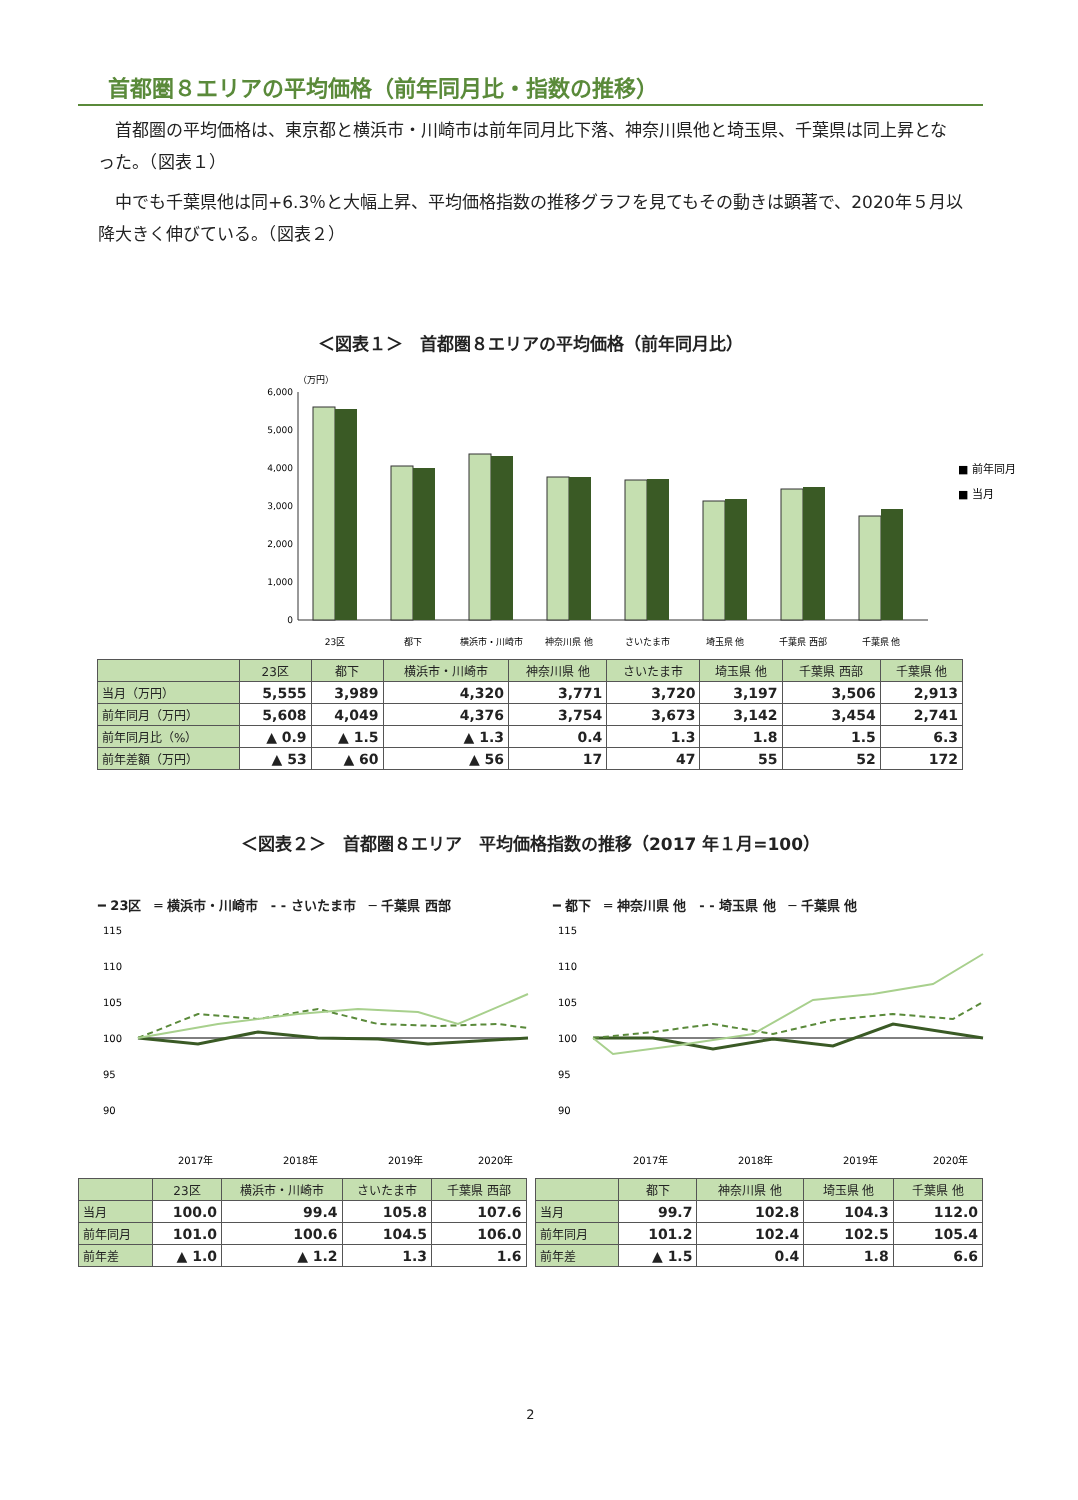首都圏８エリアの平均価格（前年同月比・指数の推移）
首都圏の平均価格は、東京都と横浜市・川崎市は前年同月比下落、神奈川県他と埼玉県、千葉県は同上昇となった。（図表１）
中でも千葉県他は同+6.3％と大幅上昇、平均価格指数の推移グラフを見てもその動きは顕著で、2020年５月以降大きく伸びている。（図表２）
＜図表１＞　首都圏８エリアの平均価格（前年同月比）
（万円）
6,000
5,000
4,000
3,000
2,000
1,000
0
23区
都下
横浜市・川崎市
神奈川県 他
さいたま市
埼玉県 他
千葉県 西部
千葉県 他
■ 前年同月
■ 当月
| | 23区 | 都下 | 横浜市・川崎市 | 神奈川県 他 | さいたま市 | 埼玉県 他 | 千葉県 西部 | 千葉県 他 |
| --- | --- | --- | --- | --- | --- | --- | --- | --- |
| 当月（万円） | 5,555 | 3,989 | 4,320 | 3,771 | 3,720 | 3,197 | 3,506 | 2,913 |
| 前年同月（万円） | 5,608 | 4,049 | 4,376 | 3,754 | 3,673 | 3,142 | 3,454 | 2,741 |
| 前年同月比（%） | ▲ 0.9 | ▲ 1.5 | ▲ 1.3 | 0.4 | 1.3 | 1.8 | 1.5 | 6.3 |
| 前年差額（万円） | ▲ 53 | ▲ 60 | ▲ 56 | 17 | 47 | 55 | 52 | 172 |
＜図表２＞　首都圏８エリア　平均価格指数の推移（2017 年１月=100）
━ 23区　═ 横浜市・川崎市　- - さいたま市　─ 千葉県 西部
115
110
105
100
95
90
2017年
2018年
2019年
2020年
━ 都下　═ 神奈川県 他　- - 埼玉県 他　─ 千葉県 他
115
110
105
100
95
90
2017年
2018年
2019年
2020年
| | 23区 | 横浜市・川崎市 | さいたま市 | 千葉県 西部 |
| --- | --- | --- | --- | --- |
| 当月 | 100.0 | 99.4 | 105.8 | 107.6 |
| 前年同月 | 101.0 | 100.6 | 104.5 | 106.0 |
| 前年差 | ▲ 1.0 | ▲ 1.2 | 1.3 | 1.6 |
| | 都下 | 神奈川県 他 | 埼玉県 他 | 千葉県 他 |
| --- | --- | --- | --- | --- |
| 当月 | 99.7 | 102.8 | 104.3 | 112.0 |
| 前年同月 | 101.2 | 102.4 | 102.5 | 105.4 |
| 前年差 | ▲ 1.5 | 0.4 | 1.8 | 6.6 |
2